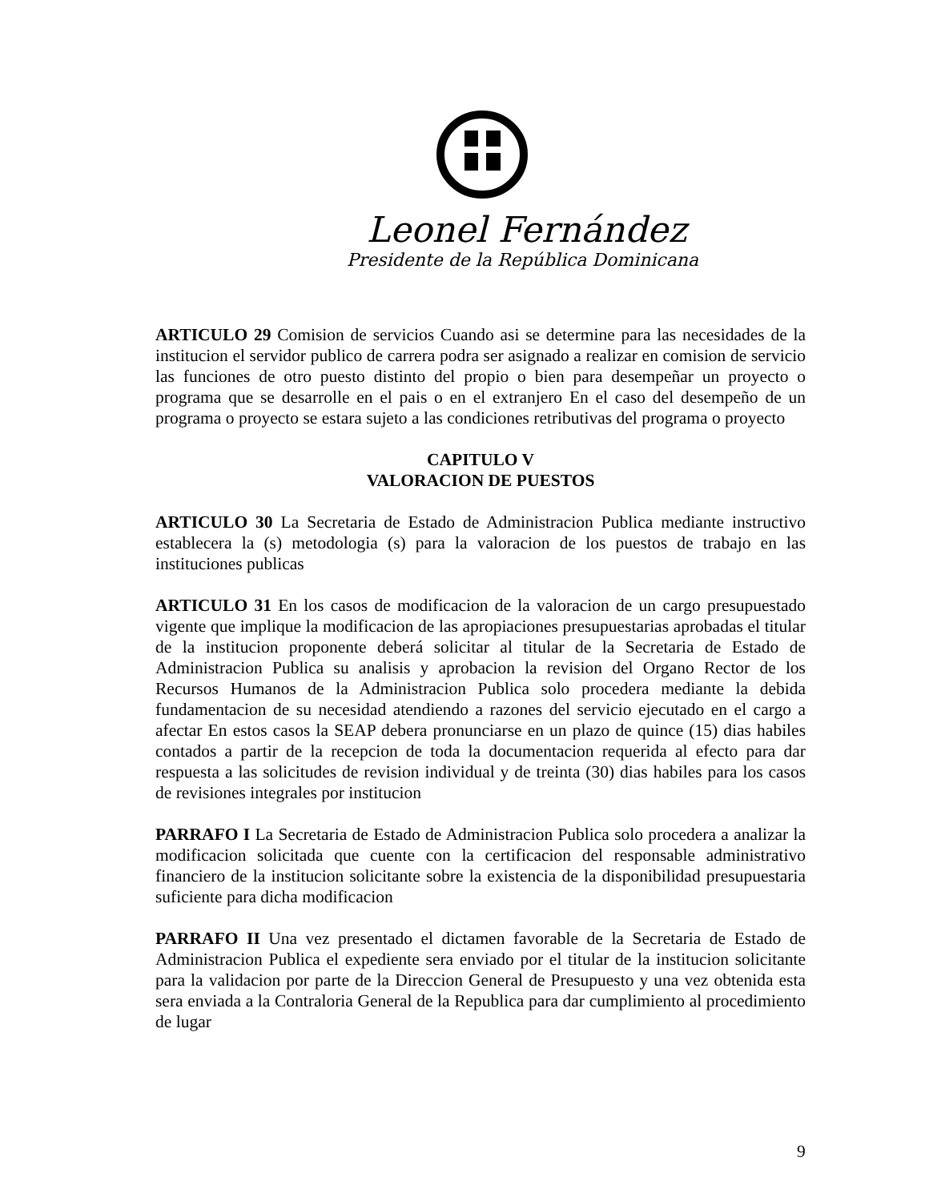Leonel Fernández
Presidente de la República Dominicana
ARTICULO 29 Comision de servicios Cuando asi se determine para las necesidades de la institucion el servidor publico de carrera podra ser asignado a realizar en comision de servicio las funciones de otro puesto distinto del propio o bien para desempeñar un proyecto o programa que se desarrolle en el pais o en el extranjero En el caso del desempeño de un programa o proyecto se estara sujeto a las condiciones retributivas del programa o proyecto
CAPITULO V
VALORACION DE PUESTOS
ARTICULO 30 La Secretaria de Estado de Administracion Publica mediante instructivo establecera la (s) metodologia (s) para la valoracion de los puestos de trabajo en las instituciones publicas
ARTICULO 31 En los casos de modificacion de la valoracion de un cargo presupuestado vigente que implique la modificacion de las apropiaciones presupuestarias aprobadas el titular de la institucion proponente deberá solicitar al titular de la Secretaria de Estado de Administracion Publica su analisis y aprobacion la revision del Organo Rector de los Recursos Humanos de la Administracion Publica solo procedera mediante la debida fundamentacion de su necesidad atendiendo a razones del servicio ejecutado en el cargo a afectar En estos casos la SEAP debera pronunciarse en un plazo de quince (15) dias habiles contados a partir de la recepcion de toda la documentacion requerida al efecto para dar respuesta a las solicitudes de revision individual y de treinta (30) dias habiles para los casos de revisiones integrales por institucion
PARRAFO I La Secretaria de Estado de Administracion Publica solo procedera a analizar la modificacion solicitada que cuente con la certificacion del responsable administrativo financiero de la institucion solicitante sobre la existencia de la disponibilidad presupuestaria suficiente para dicha modificacion
PARRAFO II Una vez presentado el dictamen favorable de la Secretaria de Estado de Administracion Publica el expediente sera enviado por el titular de la institucion solicitante para la validacion por parte de la Direccion General de Presupuesto y una vez obtenida esta sera enviada a la Contraloria General de la Republica para dar cumplimiento al procedimiento de lugar
9